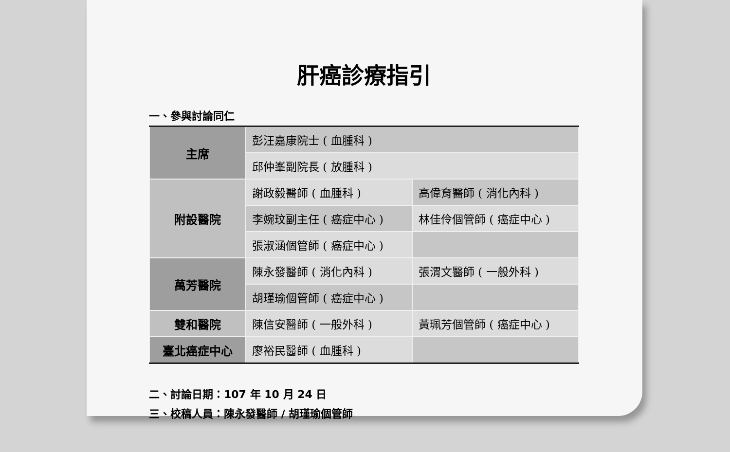肝癌診療指引
一、參與討論同仁
| 主席 | 彭汪嘉康院士 ( 血腫科 ) | |
| | 邱仲峯副院長 ( 放腫科 ) | |
| 附設醫院 | 謝政毅醫師 ( 血腫科 ) | 高偉育醫師 ( 消化內科 ) |
| | 李婉玟副主任 ( 癌症中心 ) | 林佳伶個管師 ( 癌症中心 ) |
| | 張淑涵個管師 ( 癌症中心 ) | |
| 萬芳醫院 | 陳永發醫師 ( 消化內科 ) | 張渭文醫師 ( 一般外科 ) |
| | 胡瑾瑜個管師 ( 癌症中心 ) | |
| 雙和醫院 | 陳信安醫師 ( 一般外科 ) | 黃珮芳個管師 ( 癌症中心 ) |
| 臺北癌症中心 | 廖裕民醫師 ( 血腫科 ) | |
二、討論日期：107 年 10 月 24 日
三、校稿人員：陳永發醫師 / 胡瑾瑜個管師